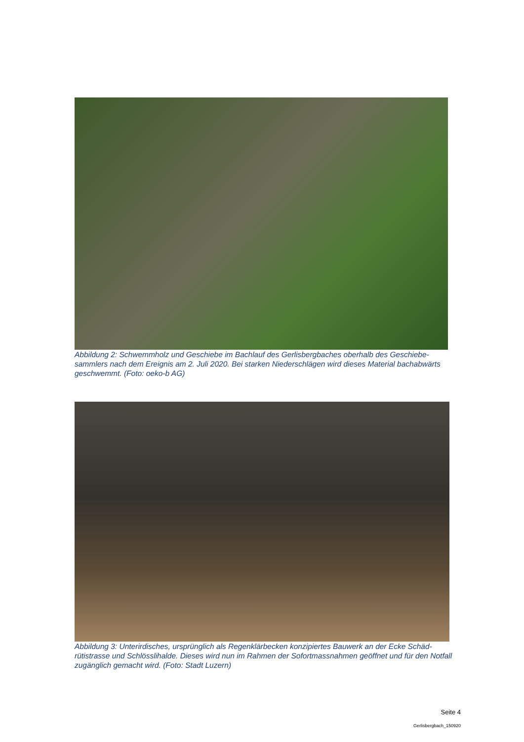Abbildung 2: Schwemmholz und Geschiebe im Bachlauf des Gerlisbergbaches oberhalb des Geschiebe-sammlers nach dem Ereignis am 2. Juli 2020. Bei starken Niederschlägen wird dieses Material bachabwärts geschwemmt. (Foto: oeko-b AG)
Abbildung 3: Unterirdisches, ursprünglich als Regenklärbecken konzipiertes Bauwerk an der Ecke Schäd-rütistrasse und Schlösslihalde. Dieses wird nun im Rahmen der Sofortmassnahmen geöffnet und für den Notfall zugänglich gemacht wird. (Foto: Stadt Luzern)
Seite 4
Gerlisbergbach_150920